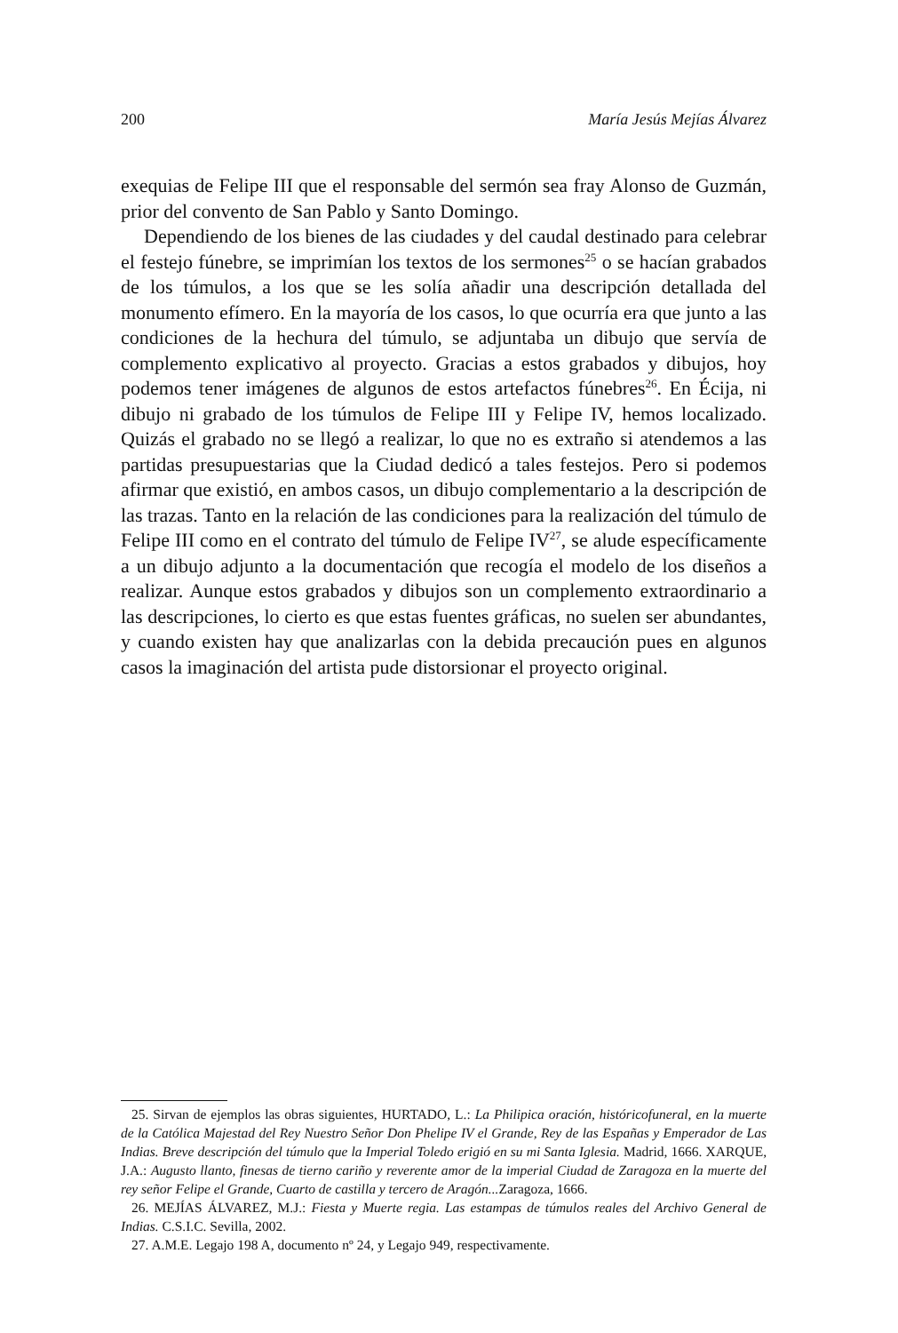200 María Jesús Mejías Álvarez
exequias de Felipe III que el responsable del sermón sea fray Alonso de Guzmán, prior del convento de San Pablo y Santo Domingo.
Dependiendo de los bienes de las ciudades y del caudal destinado para celebrar el festejo fúnebre, se imprimían los textos de los sermones<sup>25</sup> o se hacían grabados de los túmulos, a los que se les solía añadir una descripción detallada del monumento efímero. En la mayoría de los casos, lo que ocurría era que junto a las condiciones de la hechura del túmulo, se adjuntaba un dibujo que servía de complemento explicativo al proyecto. Gracias a estos grabados y dibujos, hoy podemos tener imágenes de algunos de estos artefactos fúnebres<sup>26</sup>. En Écija, ni dibujo ni grabado de los túmulos de Felipe III y Felipe IV, hemos localizado. Quizás el grabado no se llegó a realizar, lo que no es extraño si atendemos a las partidas presupuestarias que la Ciudad dedicó a tales festejos. Pero si podemos afirmar que existió, en ambos casos, un dibujo complementario a la descripción de las trazas. Tanto en la relación de las condiciones para la realización del túmulo de Felipe III como en el contrato del túmulo de Felipe IV<sup>27</sup>, se alude específicamente a un dibujo adjunto a la documentación que recogía el modelo de los diseños a realizar. Aunque estos grabados y dibujos son un complemento extraordinario a las descripciones, lo cierto es que estas fuentes gráficas, no suelen ser abundantes, y cuando existen hay que analizarlas con la debida precaución pues en algunos casos la imaginación del artista pude distorsionar el proyecto original.
25. Sirvan de ejemplos las obras siguientes, HURTADO, L.: La Philipica oración, históricofuneral, en la muerte de la Católica Majestad del Rey Nuestro Señor Don Phelipe IV el Grande, Rey de las Españas y Emperador de Las Indias. Breve descripción del túmulo que la Imperial Toledo erigió en su mi Santa Iglesia. Madrid, 1666. XARQUE, J.A.: Augusto llanto, finesas de tierno cariño y reverente amor de la imperial Ciudad de Zaragoza en la muerte del rey señor Felipe el Grande, Cuarto de castilla y tercero de Aragón... Zaragoza, 1666.
26. MEJÍAS ÁLVAREZ, M.J.: Fiesta y Muerte regia. Las estampas de túmulos reales del Archivo General de Indias. C.S.I.C. Sevilla, 2002.
27. A.M.E. Legajo 198 A, documento nº 24, y Legajo 949, respectivamente.